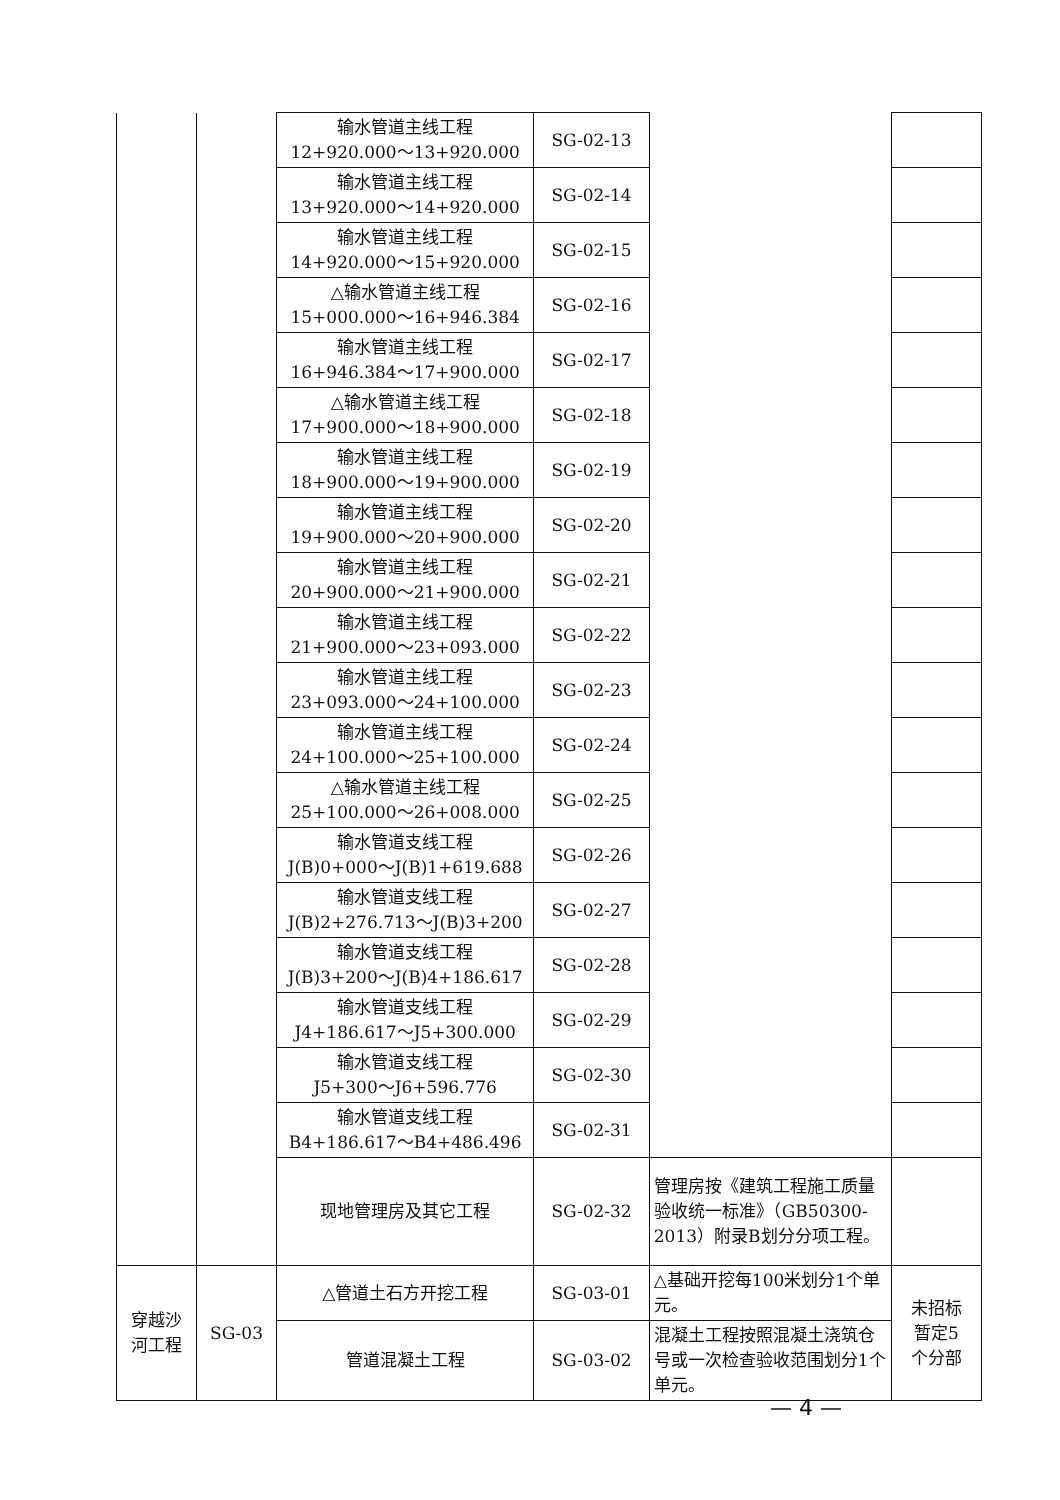| | | 输水管道主线工程 12+920.000～13+920.000 | SG-02-13 | | |
| | | 输水管道主线工程 13+920.000～14+920.000 | SG-02-14 | | |
| | | 输水管道主线工程 14+920.000～15+920.000 | SG-02-15 | | |
| | | △输水管道主线工程 15+000.000～16+946.384 | SG-02-16 | | |
| | | 输水管道主线工程 16+946.384～17+900.000 | SG-02-17 | | |
| | | △输水管道主线工程 17+900.000～18+900.000 | SG-02-18 | | |
| | | 输水管道主线工程 18+900.000～19+900.000 | SG-02-19 | | |
| | | 输水管道主线工程 19+900.000～20+900.000 | SG-02-20 | | |
| | | 输水管道主线工程 20+900.000～21+900.000 | SG-02-21 | | |
| | | 输水管道主线工程 21+900.000～23+093.000 | SG-02-22 | | |
| | | 输水管道主线工程 23+093.000～24+100.000 | SG-02-23 | | |
| | | 输水管道主线工程 24+100.000～25+100.000 | SG-02-24 | | |
| | | △输水管道主线工程 25+100.000～26+008.000 | SG-02-25 | | |
| | | 输水管道支线工程 J(B)0+000～J(B)1+619.688 | SG-02-26 | | |
| | | 输水管道支线工程 J(B)2+276.713～J(B)3+200 | SG-02-27 | | |
| | | 输水管道支线工程 J(B)3+200～J(B)4+186.617 | SG-02-28 | | |
| | | 输水管道支线工程 J4+186.617～J5+300.000 | SG-02-29 | | |
| | | 输水管道支线工程 J5+300～J6+596.776 | SG-02-30 | | |
| | | 输水管道支线工程 B4+186.617～B4+486.496 | SG-02-31 | | |
| | | 现地管理房及其它工程 | SG-02-32 | 管理房按《建筑工程施工质量验收统一标准》（GB50300-2013）附录B划分分项工程。 | |
| 穿越沙 河工程 | SG-03 | △管道土石方开挖工程 | SG-03-01 | △基础开挖每100米划分1个单元。 | 未招标 暂定5 个分部 |
| | | 管道混凝土工程 | SG-03-02 | 混凝土工程按照混凝土浇筑仓号或一次检查验收范围划分1个单元。 | |
— 4 —